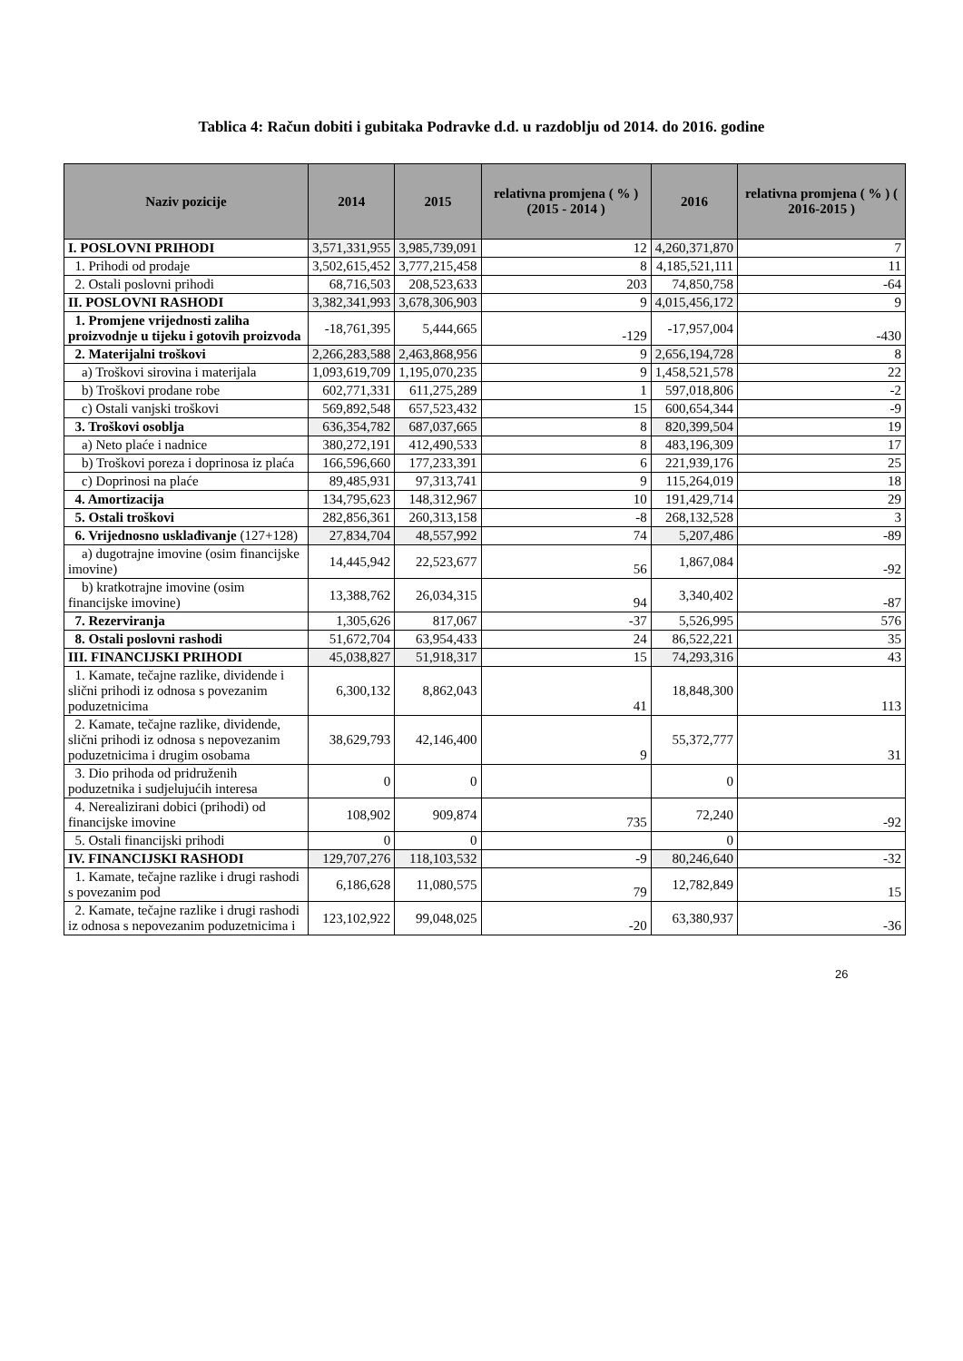Tablica 4: Račun dobiti i gubitaka Podravke d.d. u razdoblju od 2014. do 2016. godine
| Naziv pozicije | 2014 | 2015 | relativna promjena ( % ) (2015 - 2014 ) | 2016 | relativna promjena ( % ) ( 2016-2015 ) |
| --- | --- | --- | --- | --- | --- |
| I. POSLOVNI PRIHODI | 3,571,331,955 | 3,985,739,091 | 12 | 4,260,371,870 | 7 |
| 1. Prihodi od prodaje | 3,502,615,452 | 3,777,215,458 | 8 | 4,185,521,111 | 11 |
| 2. Ostali poslovni prihodi | 68,716,503 | 208,523,633 | 203 | 74,850,758 | -64 |
| II. POSLOVNI RASHODI | 3,382,341,993 | 3,678,306,903 | 9 | 4,015,456,172 | 9 |
| 1. Promjene vrijednosti zaliha proizvodnje u tijeku i gotovih proizvoda | -18,761,395 | 5,444,665 | -129 | -17,957,004 | -430 |
| 2. Materijalni troškovi | 2,266,283,588 | 2,463,868,956 | 9 | 2,656,194,728 | 8 |
| a) Troškovi sirovina i materijala | 1,093,619,709 | 1,195,070,235 | 9 | 1,458,521,578 | 22 |
| b) Troškovi prodane robe | 602,771,331 | 611,275,289 | 1 | 597,018,806 | -2 |
| c) Ostali vanjski troškovi | 569,892,548 | 657,523,432 | 15 | 600,654,344 | -9 |
| 3. Troškovi osoblja | 636,354,782 | 687,037,665 | 8 | 820,399,504 | 19 |
| a) Neto plaće i nadnice | 380,272,191 | 412,490,533 | 8 | 483,196,309 | 17 |
| b) Troškovi poreza i doprinosa iz plaća | 166,596,660 | 177,233,391 | 6 | 221,939,176 | 25 |
| c) Doprinosi na plaće | 89,485,931 | 97,313,741 | 9 | 115,264,019 | 18 |
| 4. Amortizacija | 134,795,623 | 148,312,967 | 10 | 191,429,714 | 29 |
| 5. Ostali troškovi | 282,856,361 | 260,313,158 | -8 | 268,132,528 | 3 |
| 6. Vrijednosno usklađivanje (127+128) | 27,834,704 | 48,557,992 | 74 | 5,207,486 | -89 |
| a) dugotrajne imovine (osim financijske imovine) | 14,445,942 | 22,523,677 | 56 | 1,867,084 | -92 |
| b) kratkotrajne imovine (osim financijske imovine) | 13,388,762 | 26,034,315 | 94 | 3,340,402 | -87 |
| 7. Rezerviranja | 1,305,626 | 817,067 | -37 | 5,526,995 | 576 |
| 8. Ostali poslovni rashodi | 51,672,704 | 63,954,433 | 24 | 86,522,221 | 35 |
| III. FINANCIJSKI PRIHODI | 45,038,827 | 51,918,317 | 15 | 74,293,316 | 43 |
| 1. Kamate, tečajne razlike, dividende i slični prihodi iz odnosa s povezanim poduzetnicima | 6,300,132 | 8,862,043 | 41 | 18,848,300 | 113 |
| 2. Kamate, tečajne razlike, dividende, slični prihodi iz odnosa s nepovezanim poduzetnicima i drugim osobama | 38,629,793 | 42,146,400 | 9 | 55,372,777 | 31 |
| 3. Dio prihoda od pridruženih poduzetnika i sudjelujućih interesa | 0 | 0 | | 0 | |
| 4. Nerealizirani dobici (prihodi) od financijske imovine | 108,902 | 909,874 | 735 | 72,240 | -92 |
| 5. Ostali financijski prihodi | 0 | 0 | | 0 | |
| IV. FINANCIJSKI RASHODI | 129,707,276 | 118,103,532 | -9 | 80,246,640 | -32 |
| 1. Kamate, tečajne razlike i drugi rashodi s povezanim pod | 6,186,628 | 11,080,575 | 79 | 12,782,849 | 15 |
| 2. Kamate, tečajne razlike i drugi rashodi iz odnosa s nepovezanim poduzetnicima i | 123,102,922 | 99,048,025 | -20 | 63,380,937 | -36 |
26